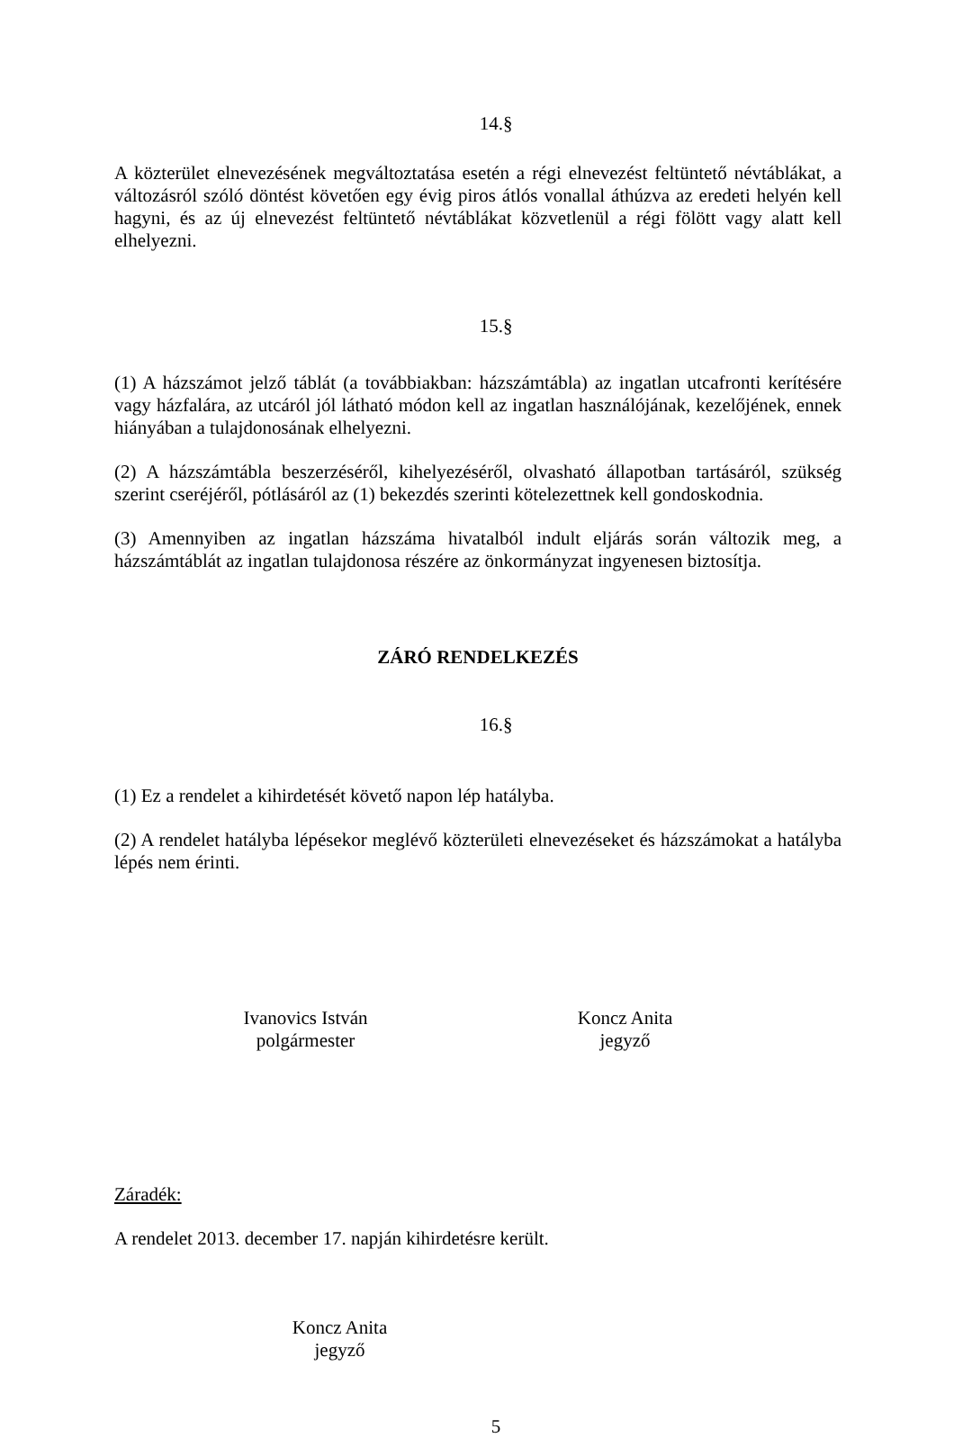14.§
A közterület elnevezésének megváltoztatása esetén a régi elnevezést feltüntető névtáblákat, a változásról szóló döntést követően egy évig piros átlós vonallal áthúzva az eredeti helyén kell hagyni, és az új elnevezést feltüntető névtáblákat közvetlenül a régi fölött vagy alatt kell elhelyezni.
15.§
(1) A házszámot jelző táblát (a továbbiakban: házszámtábla) az ingatlan utcafronti kerítésére vagy házfalára, az utcáról jól látható módon kell az ingatlan használójának, kezelőjének, ennek hiányában a tulajdonosának elhelyezni.
(2) A házszámtábla beszerzéséről, kihelyezéséről, olvasható állapotban tartásáról, szükség szerint cseréjéről, pótlásáról az (1) bekezdés szerinti kötelezettnek kell gondoskodnia.
(3) Amennyiben az ingatlan házszáma hivatalból indult eljárás során változik meg, a házszámtáblát az ingatlan tulajdonosa részére az önkormányzat ingyenesen biztosítja.
ZÁRÓ RENDELKEZÉS
16.§
(1) Ez a rendelet a kihirdetését követő napon lép hatályba.
(2) A rendelet hatályba lépésekor meglévő közterületi elnevezéseket és házszámokat a hatályba lépés nem érinti.
Ivanovics István
polgármester
Koncz Anita
jegyző
Záradék:
A rendelet 2013. december 17. napján kihirdetésre került.
Koncz Anita
jegyző
5